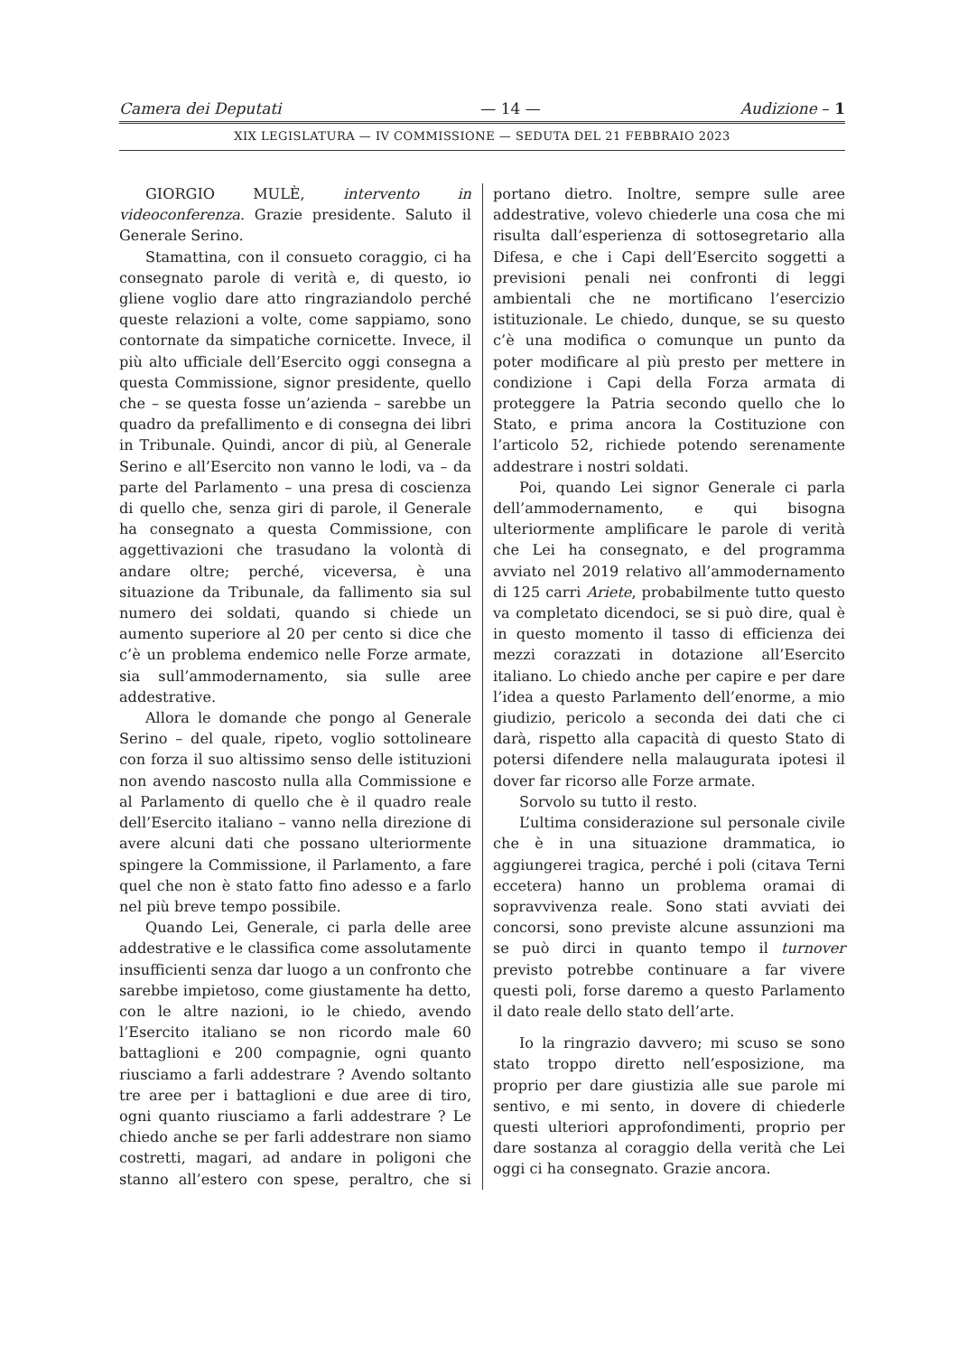Camera dei Deputati — 14 — Audizione – 1
XIX LEGISLATURA — IV COMMISSIONE — SEDUTA DEL 21 FEBBRAIO 2023
GIORGIO MULÈ, intervento in videoconferenza. Grazie presidente. Saluto il Generale Serino.
Stamattina, con il consueto coraggio, ci ha consegnato parole di verità e, di questo, io gliene voglio dare atto ringraziandolo perché queste relazioni a volte, come sappiamo, sono contornate da simpatiche cornicette. Invece, il più alto ufficiale dell’Esercito oggi consegna a questa Commissione, signor presidente, quello che – se questa fosse un’azienda – sarebbe un quadro da prefallimento e di consegna dei libri in Tribunale. Quindi, ancor di più, al Generale Serino e all’Esercito non vanno le lodi, va – da parte del Parlamento – una presa di coscienza di quello che, senza giri di parole, il Generale ha consegnato a questa Commissione, con aggettivazioni che trasudano la volontà di andare oltre; perché, viceversa, è una situazione da Tribunale, da fallimento sia sul numero dei soldati, quando si chiede un aumento superiore al 20 per cento si dice che c’è un problema endemico nelle Forze armate, sia sull’ammodernamento, sia sulle aree addestrative.
Allora le domande che pongo al Generale Serino – del quale, ripeto, voglio sottolineare con forza il suo altissimo senso delle istituzioni non avendo nascosto nulla alla Commissione e al Parlamento di quello che è il quadro reale dell’Esercito italiano – vanno nella direzione di avere alcuni dati che possano ulteriormente spingere la Commissione, il Parlamento, a fare quel che non è stato fatto fino adesso e a farlo nel più breve tempo possibile.
Quando Lei, Generale, ci parla delle aree addestrative e le classifica come assolutamente insufficienti senza dar luogo a un confronto che sarebbe impietoso, come giustamente ha detto, con le altre nazioni, io le chiedo, avendo l’Esercito italiano se non ricordo male 60 battaglioni e 200 compagnie, ogni quanto riusciamo a farli addestrare ? Avendo soltanto tre aree per i battaglioni e due aree di tiro, ogni quanto riusciamo a farli addestrare ? Le chiedo anche se per farli addestrare non siamo costretti, magari, ad andare in poligoni che stanno all’estero con spese, peraltro, che si portano dietro. Inoltre, sempre sulle aree addestrative, volevo chiederle una cosa che mi risulta dall’esperienza di sottosegretario alla Difesa, e che i Capi dell’Esercito soggetti a previsioni penali nei confronti di leggi ambientali che ne mortificano l’esercizio istituzionale. Le chiedo, dunque, se su questo c’è una modifica o comunque un punto da poter modificare al più presto per mettere in condizione i Capi della Forza armata di proteggere la Patria secondo quello che lo Stato, e prima ancora la Costituzione con l’articolo 52, richiede potendo serenamente addestrare i nostri soldati.
Poi, quando Lei signor Generale ci parla dell’ammodernamento, e qui bisogna ulteriormente amplificare le parole di verità che Lei ha consegnato, e del programma avviato nel 2019 relativo all’ammodernamento di 125 carri Ariete, probabilmente tutto questo va completato dicendoci, se si può dire, qual è in questo momento il tasso di efficienza dei mezzi corazzati in dotazione all’Esercito italiano. Lo chiedo anche per capire e per dare l’idea a questo Parlamento dell’enorme, a mio giudizio, pericolo a seconda dei dati che ci darà, rispetto alla capacità di questo Stato di potersi difendere nella malaugurata ipotesi il dover far ricorso alle Forze armate.
Sorvolo su tutto il resto.
L’ultima considerazione sul personale civile che è in una situazione drammatica, io aggiungerei tragica, perché i poli (citava Terni eccetera) hanno un problema oramai di sopravvivenza reale. Sono stati avviati dei concorsi, sono previste alcune assunzioni ma se può dirci in quanto tempo il turnover previsto potrebbe continuare a far vivere questi poli, forse daremo a questo Parlamento il dato reale dello stato dell’arte.
Io la ringrazio davvero; mi scuso se sono stato troppo diretto nell’esposizione, ma proprio per dare giustizia alle sue parole mi sentivo, e mi sento, in dovere di chiederle questi ulteriori approfondimenti, proprio per dare sostanza al coraggio della verità che Lei oggi ci ha consegnato. Grazie ancora.